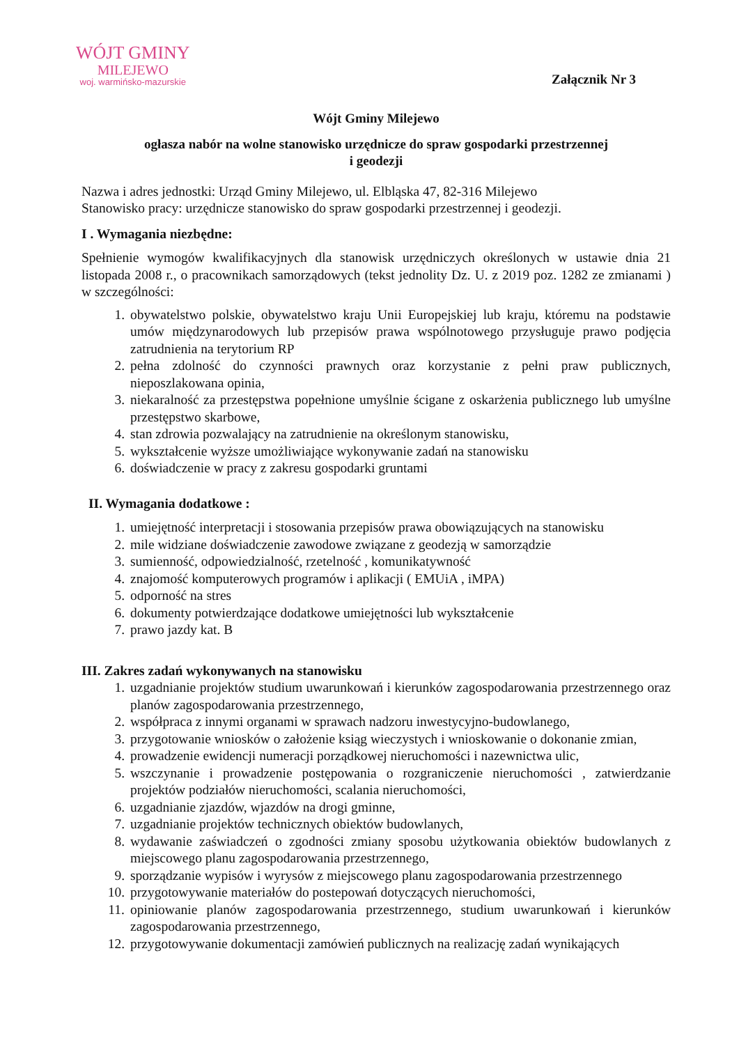WÓJT GMINY
MILEJEWO
woj. warmińsko-mazurskie
Załącznik Nr 3
Wójt Gminy Milejewo
ogłasza nabór na wolne stanowisko urzędnicze do spraw gospodarki przestrzennej
i geodezji
Nazwa i adres jednostki: Urząd Gminy Milejewo, ul. Elbląska 47, 82-316 Milejewo
Stanowisko pracy: urzędnicze stanowisko do spraw gospodarki przestrzennej i geodezji.
I . Wymagania niezbędne:
Spełnienie wymogów kwalifikacyjnych dla stanowisk urzędniczych określonych w ustawie dnia 21 listopada 2008 r., o pracownikach samorządowych (tekst jednolity Dz. U. z 2019 poz. 1282 ze zmianami ) w szczególności:
1. obywatelstwo polskie, obywatelstwo kraju Unii Europejskiej lub kraju, któremu na podstawie umów międzynarodowych lub przepisów prawa wspólnotowego przysługuje prawo podjęcia zatrudnienia na terytorium RP
2. pełna zdolność do czynności prawnych oraz korzystanie z pełni praw publicznych, nieposzlakowana opinia,
3. niekaralność za przestępstwa popełnione umyślnie ścigane z oskarżenia publicznego lub umyślne przestępstwo skarbowe,
4. stan zdrowia pozwalający na zatrudnienie na określonym stanowisku,
5. wykształcenie wyższe umożliwiające wykonywanie zadań na stanowisku
6. doświadczenie w pracy z zakresu gospodarki gruntami
II. Wymagania dodatkowe :
1. umiejętność interpretacji i stosowania przepisów prawa obowiązujących na stanowisku
2. mile widziane doświadczenie zawodowe związane z geodezją w samorządzie
3. sumienność, odpowiedzialność, rzetelność , komunikatywność
4. znajomość komputerowych programów i aplikacji ( EMUiA , iMPA)
5. odporność na stres
6. dokumenty potwierdzające dodatkowe umiejętności lub wykształcenie
7. prawo jazdy kat. B
III. Zakres zadań wykonywanych na stanowisku
1. uzgadnianie projektów studium uwarunkowań i kierunków zagospodarowania przestrzennego oraz planów zagospodarowania przestrzennego,
2. współpraca z innymi organami w sprawach nadzoru inwestycyjno-budowlanego,
3. przygotowanie wniosków o założenie ksiąg wieczystych i wnioskowanie o dokonanie zmian,
4. prowadzenie ewidencji numeracji porządkowej nieruchomości i nazewnictwa ulic,
5. wszczynanie i prowadzenie postępowania o rozgraniczenie nieruchomości , zatwierdzanie projektów podziałów nieruchomości, scalania nieruchomości,
6. uzgadnianie zjazdów, wjazdów na drogi gminne,
7. uzgadnianie projektów technicznych obiektów budowlanych,
8. wydawanie zaświadczeń o zgodności zmiany sposobu użytkowania obiektów budowlanych z miejscowego planu zagospodarowania przestrzennego,
9. sporządzanie wypisów i wyrysów z miejscowego planu zagospodarowania przestrzennego
10. przygotowywanie materiałów do postepowań dotyczących nieruchomości,
11. opiniowanie planów zagospodarowania przestrzennego, studium uwarunkowań i kierunków zagospodarowania przestrzennego,
12. przygotowywanie dokumentacji zamówień publicznych na realizację zadań wynikających